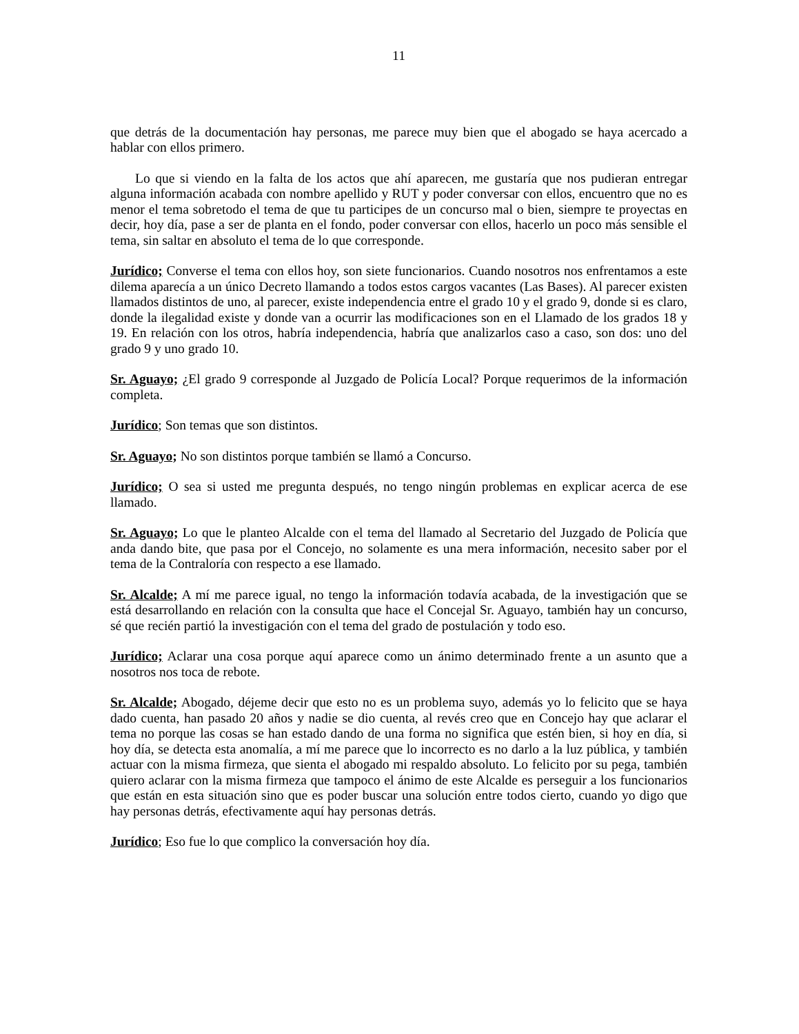11
que detrás de la documentación hay personas, me parece muy bien que el abogado se haya acercado a hablar con ellos primero.
Lo que si viendo en la falta de los actos que ahí aparecen, me gustaría que nos pudieran entregar alguna información acabada con nombre apellido y RUT y poder conversar con ellos, encuentro que no es menor el tema sobretodo el tema de que tu participes de un concurso mal o bien, siempre te proyectas en decir, hoy día, pase a ser de planta en el fondo, poder conversar con ellos, hacerlo un poco más sensible el tema, sin saltar en absoluto el tema de lo que corresponde.
Jurídico; Converse el tema con ellos hoy, son siete funcionarios. Cuando nosotros nos enfrentamos a este dilema aparecía a un único Decreto llamando a todos estos cargos vacantes (Las Bases). Al parecer existen llamados distintos de uno, al parecer, existe independencia entre el grado 10 y el grado 9, donde si es claro, donde la ilegalidad existe y donde van a ocurrir las modificaciones son en el Llamado de los grados 18 y 19. En relación con los otros, habría independencia, habría que analizarlos caso a caso, son dos: uno del grado 9 y uno grado 10.
Sr. Aguayo; ¿El grado 9 corresponde al Juzgado de Policía Local? Porque requerimos de la información completa.
Jurídico; Son temas que son distintos.
Sr. Aguayo; No son distintos porque también se llamó a Concurso.
Jurídico; O sea si usted me pregunta después, no tengo ningún problemas en explicar acerca de ese llamado.
Sr. Aguayo; Lo que le planteo Alcalde con el tema del llamado al Secretario del Juzgado de Policía que anda dando bite, que pasa por el Concejo, no solamente es una mera información, necesito saber por el tema de la Contraloría con respecto a ese llamado.
Sr. Alcalde; A mí me parece igual, no tengo la información todavía acabada, de la investigación que se está desarrollando en relación con la consulta que hace el Concejal Sr. Aguayo, también hay un concurso, sé que recién partió la investigación con el tema del grado de postulación y todo eso.
Jurídico; Aclarar una cosa porque aquí aparece como un ánimo determinado frente a un asunto que a nosotros nos toca de rebote.
Sr. Alcalde; Abogado, déjeme decir que esto no es un problema suyo, además yo lo felicito que se haya dado cuenta, han pasado 20 años y nadie se dio cuenta, al revés creo que en Concejo hay que aclarar el tema no porque las cosas se han estado dando de una forma no significa que estén bien, si hoy en día, si hoy día, se detecta esta anomalía, a mí me parece que lo incorrecto es no darlo a la luz pública, y también actuar con la misma firmeza, que sienta el abogado mi respaldo absoluto. Lo felicito por su pega, también quiero aclarar con la misma firmeza que tampoco el ánimo de este Alcalde es perseguir a los funcionarios que están en esta situación sino que es poder buscar una solución entre todos cierto, cuando yo digo que hay personas detrás, efectivamente aquí hay personas detrás.
Jurídico; Eso fue lo que complico la conversación hoy día.